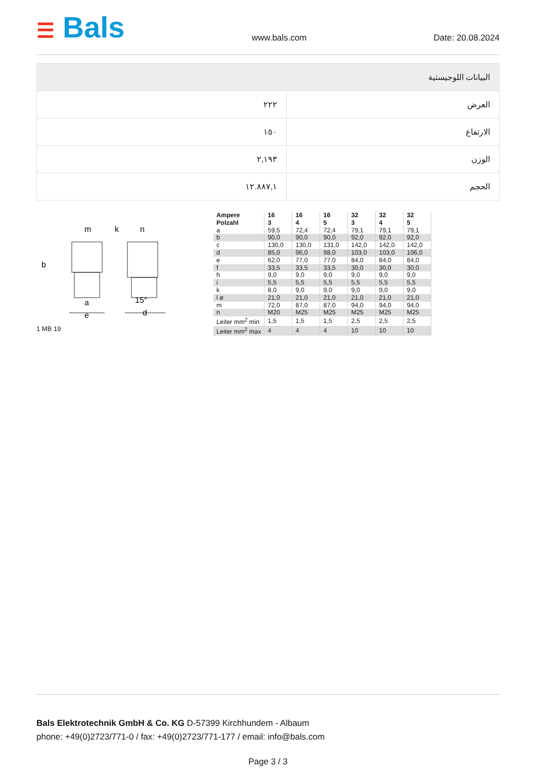☰ Bals
www.bals.com Date: 20.08.2024
| البيانات اللوجيستية | |
| --- | --- |
| العرض | ٢٢٢ |
| الارتفاع | ١٥٠ |
| الوزن | ٢,١٩٣ |
| الحجم | ١٢.٨٨٧,١ |
m
k
n
b
a
e
15°
d
1 MB 19
| Ampere Polzahl | 16 3 | 16 4 | 16 5 | 32 3 | 32 4 | 32 5 |
| --- | --- | --- | --- | --- | --- | --- |
| a | 59,5 | 72,4 | 72,4 | 79,1 | 79,1 | 79,1 |
| b | 90,0 | 90,0 | 90,0 | 92,0 | 92,0 | 92,0 |
| c | 130,0 | 130,0 | 131,0 | 142,0 | 142,0 | 142,0 |
| d | 85,0 | 96,0 | 98,0 | 103,0 | 103,0 | 106,0 |
| e | 62,0 | 77,0 | 77,0 | 84,0 | 84,0 | 84,0 |
| f | 33,5 | 33,5 | 33,5 | 30,0 | 30,0 | 30,0 |
| h | 9,0 | 9,0 | 9,0 | 9,0 | 9,0 | 9,0 |
| i | 5,5 | 5,5 | 5,5 | 5,5 | 5,5 | 5,5 |
| k | 8,0 | 9,0 | 9,0 | 9,0 | 9,0 | 9,0 |
| l ø | 21,0 | 21,0 | 21,0 | 21,0 | 21,0 | 21,0 |
| m | 72,0 | 87,0 | 87,0 | 94,0 | 94,0 | 94,0 |
| n | M20 | M25 | M25 | M25 | M25 | M25 |
| Leiter mm<sup>2</sup> min | 1,5 | 1,5 | 1,5 | 2,5 | 2,5 | 2,5 |
| Leiter mm<sup>2</sup> max | 4 | 4 | 4 | 10 | 10 | 10 |
Bals Elektrotechnik GmbH & Co. KG D-57399 Kirchhundem - Albaum
phone: +49(0)2723/771-0 / fax: +49(0)2723/771-177 / email: info@bals.com
Page 3 / 3